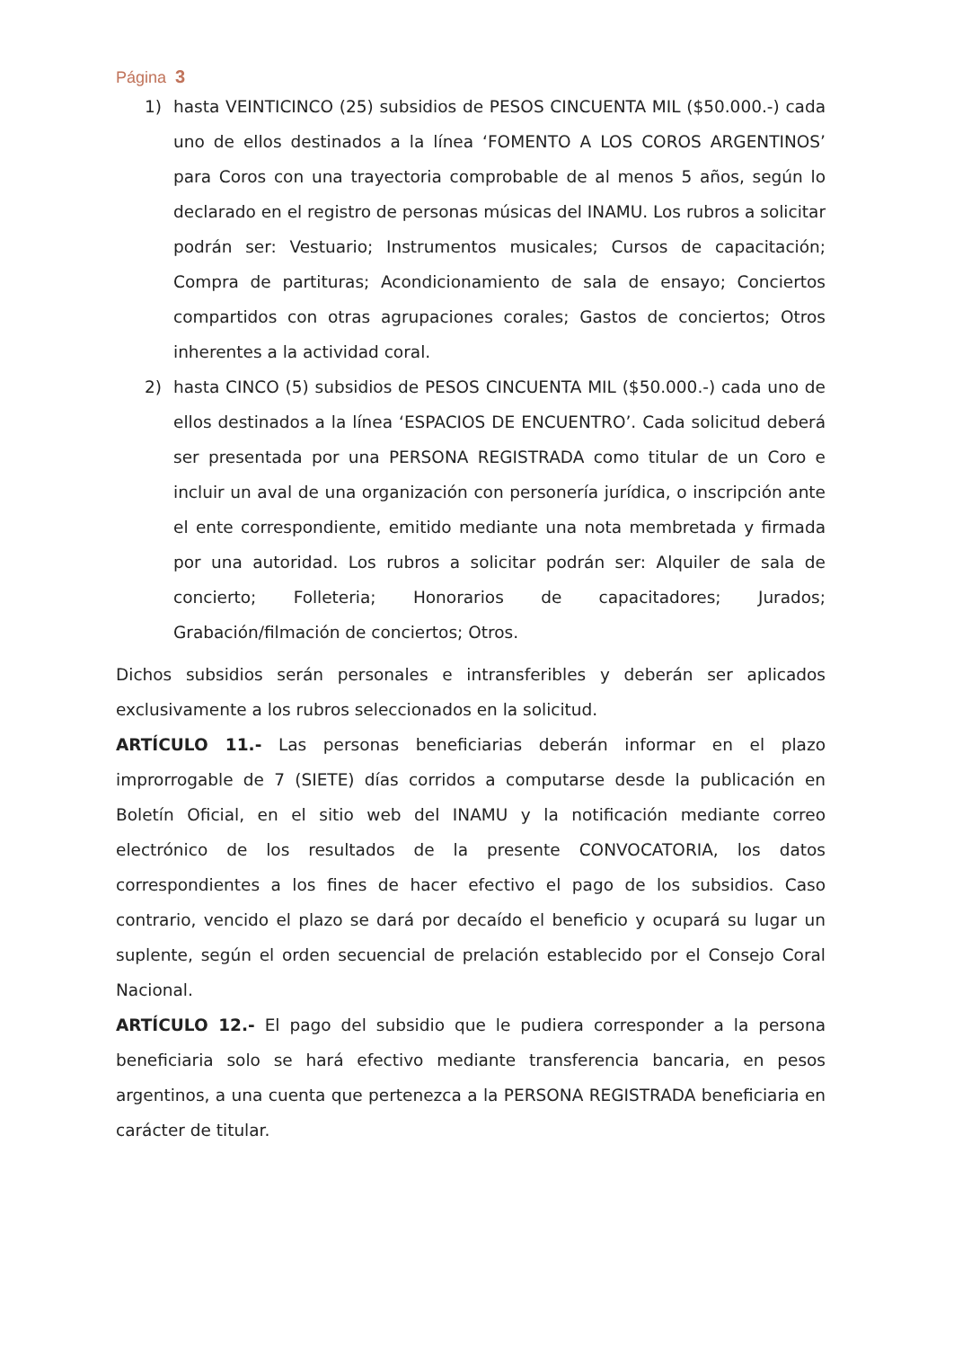Página 3
1) hasta VEINTICINCO (25) subsidios de PESOS CINCUENTA MIL ($50.000.-) cada uno de ellos destinados a la línea ‘FOMENTO A LOS COROS ARGENTINOS’ para Coros con una trayectoria comprobable de al menos 5 años, según lo declarado en el registro de personas músicas del INAMU. Los rubros a solicitar podrán ser: Vestuario; Instrumentos musicales; Cursos de capacitación; Compra de partituras; Acondicionamiento de sala de ensayo; Conciertos compartidos con otras agrupaciones corales; Gastos de conciertos; Otros inherentes a la actividad coral.
2) hasta CINCO (5) subsidios de PESOS CINCUENTA MIL ($50.000.-) cada uno de ellos destinados a la línea ‘ESPACIOS DE ENCUENTRO’. Cada solicitud deberá ser presentada por una PERSONA REGISTRADA como titular de un Coro e incluir un aval de una organización con personería jurídica, o inscripción ante el ente correspondiente, emitido mediante una nota membretada y firmada por una autoridad. Los rubros a solicitar podrán ser: Alquiler de sala de concierto; Folleteria; Honorarios de capacitadores; Jurados; Grabación/filmación de conciertos; Otros.
Dichos subsidios serán personales e intransferibles y deberán ser aplicados exclusivamente a los rubros seleccionados en la solicitud.
ARTÍCULO 11.- Las personas beneficiarias deberán informar en el plazo improrrogable de 7 (SIETE) días corridos a computarse desde la publicación en Boletín Oficial, en el sitio web del INAMU y la notificación mediante correo electrónico de los resultados de la presente CONVOCATORIA, los datos correspondientes a los fines de hacer efectivo el pago de los subsidios. Caso contrario, vencido el plazo se dará por decaído el beneficio y ocupará su lugar un suplente, según el orden secuencial de prelación establecido por el Consejo Coral Nacional.
ARTÍCULO 12.- El pago del subsidio que le pudiera corresponder a la persona beneficiaria solo se hará efectivo mediante transferencia bancaria, en pesos argentinos, a una cuenta que pertenezca a la PERSONA REGISTRADA beneficiaria en carácter de titular.